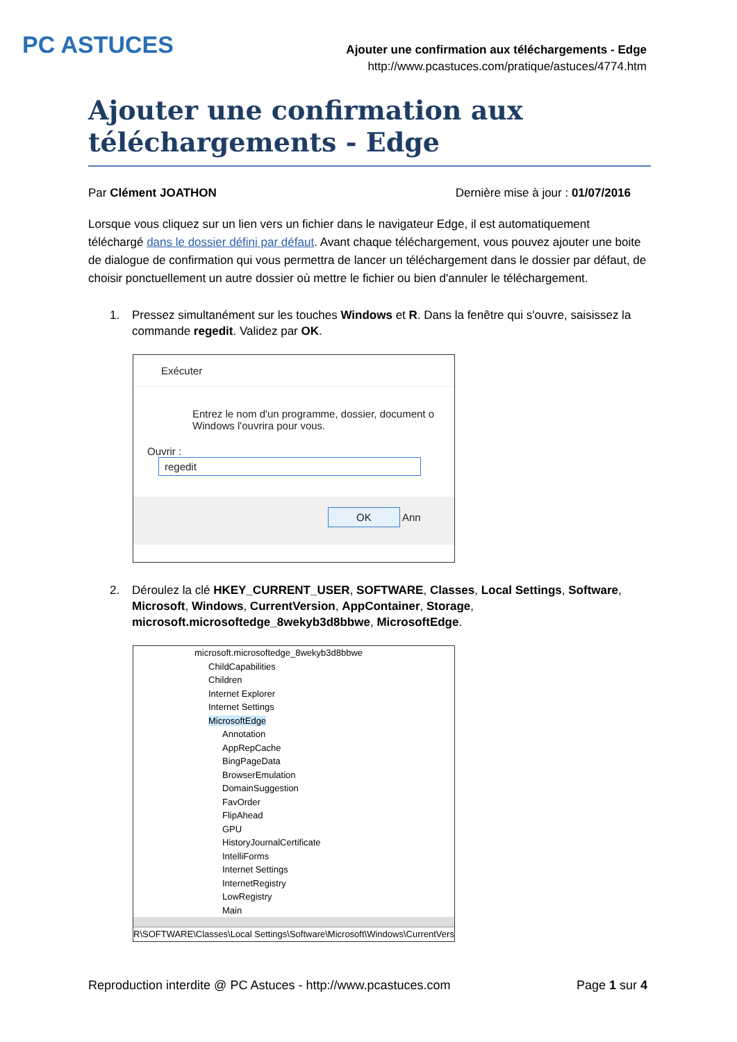PC ASTUCES
Ajouter une confirmation aux téléchargements - Edge
http://www.pcastuces.com/pratique/astuces/4774.htm
Ajouter une confirmation aux téléchargements - Edge
Par Clément JOATHON Dernière mise à jour : 01/07/2016
Lorsque vous cliquez sur un lien vers un fichier dans le navigateur Edge, il est automatiquement téléchargé dans le dossier défini par défaut. Avant chaque téléchargement, vous pouvez ajouter une boite de dialogue de confirmation qui vous permettra de lancer un téléchargement dans le dossier par défaut, de choisir ponctuellement un autre dossier où mettre le fichier ou bien d'annuler le téléchargement.
1. Pressez simultanément sur les touches Windows et R. Dans la fenêtre qui s'ouvre, saisissez la commande regedit. Validez par OK.
Exécuter
Entrez le nom d'un programme, dossier, document o
Windows l'ouvrira pour vous.
Ouvrir : regedit
OK Ann
2. Déroulez la clé HKEY_CURRENT_USER, SOFTWARE, Classes, Local Settings, Software, Microsoft, Windows, CurrentVersion, AppContainer, Storage, microsoft.microsoftedge_8wekyb3d8bbwe, MicrosoftEdge.
microsoft.microsoftedge_8wekyb3d8bbwe
ChildCapabilities
Children
Internet Explorer
Internet Settings
MicrosoftEdge
Annotation
AppRepCache
BingPageData
BrowserEmulation
DomainSuggestion
FavOrder
FlipAhead
GPU
HistoryJournalCertificate
IntelliForms
Internet Settings
InternetRegistry
LowRegistry
Main
R\SOFTWARE\Classes\Local Settings\Software\Microsoft\Windows\CurrentVersi
Reproduction interdite @ PC Astuces - http://www.pcastuces.com Page 1 sur 4